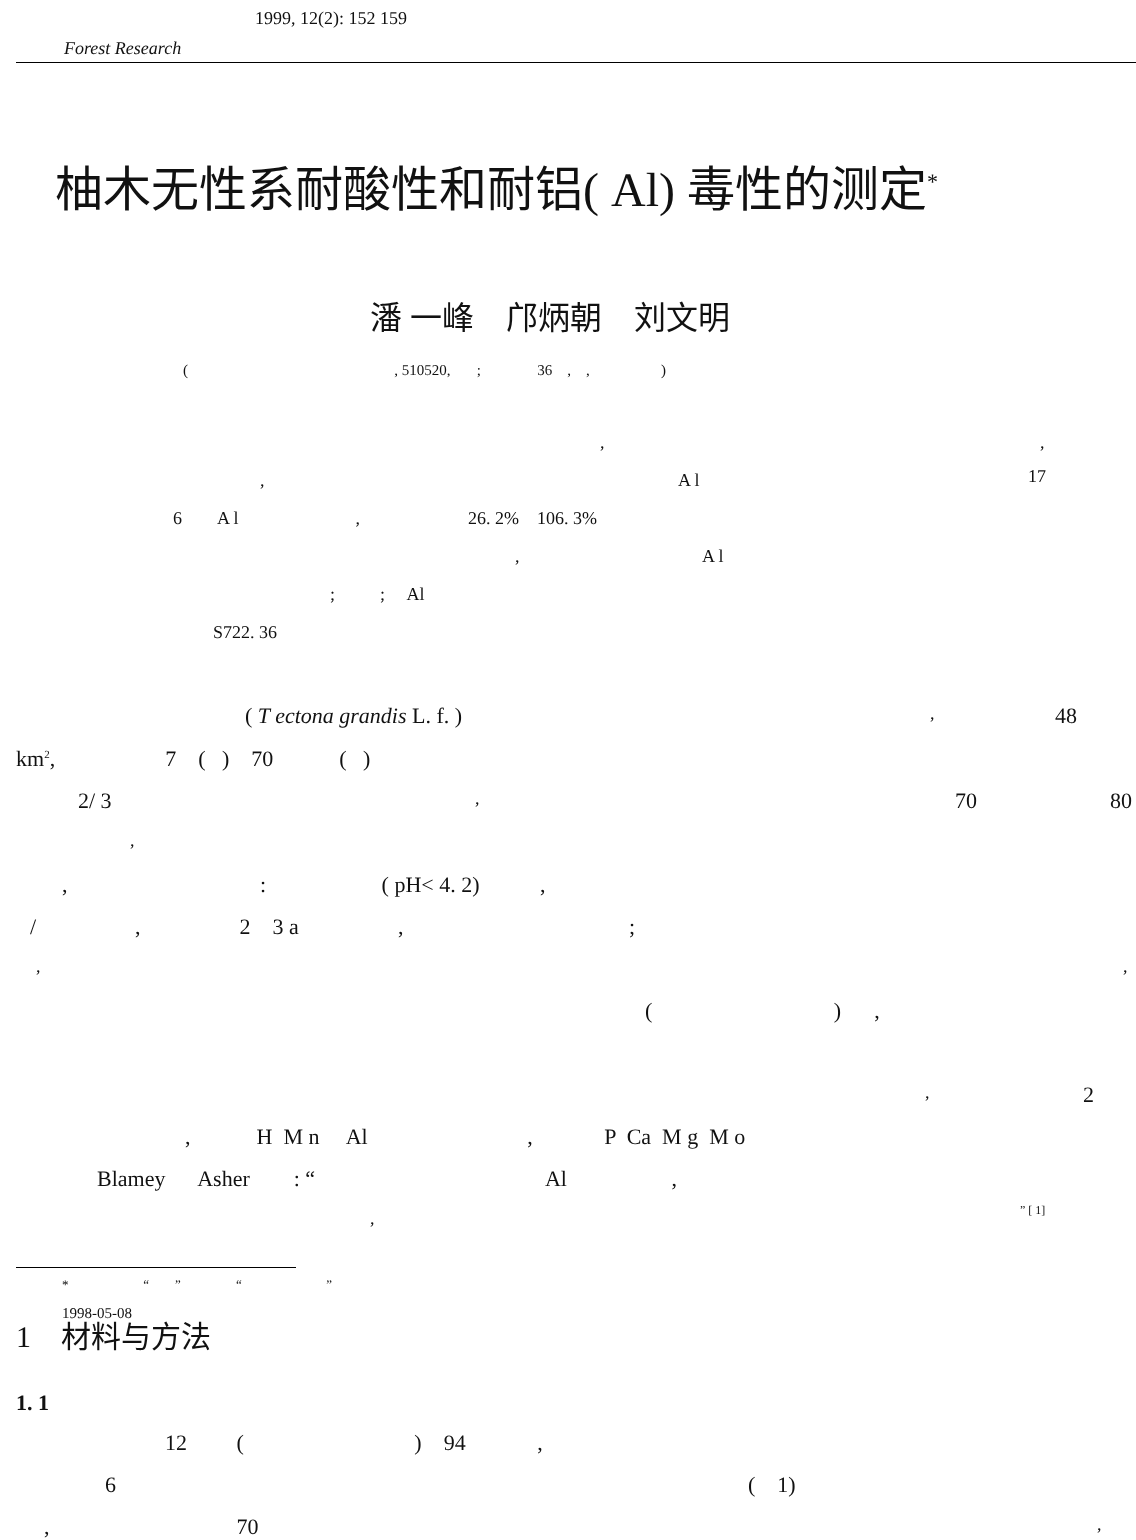1999, 12(2): 152 159
Forest Research
柚木无性系耐酸性和耐铝( Al) 毒性的测定<sup>*</sup>
潘 一峰　邝炳朝　刘文明
( , 510520, ; 36 , , )
,,
, A l 17
6 A l , 26. 2% 106. 3%
, A l
; ; Al
S722. 36
( T ectona grandis L. f. ), 48
km<sup>2</sup>, 7 ( ) 70 ( )
2/ 3, 70 80
,
, : ( pH< 4. 2) ,
/ , 2 3 a , ;
,,
( ) ,
, 2
, H M n Al , P Ca M g M o
Blamey Asher : “ Al ,
,” [ 1]
1　材料与方法
1. 1
12 ( ) 94 ,
6 ( 1)
, 70,
* “ ” “ ”
1998-05-08